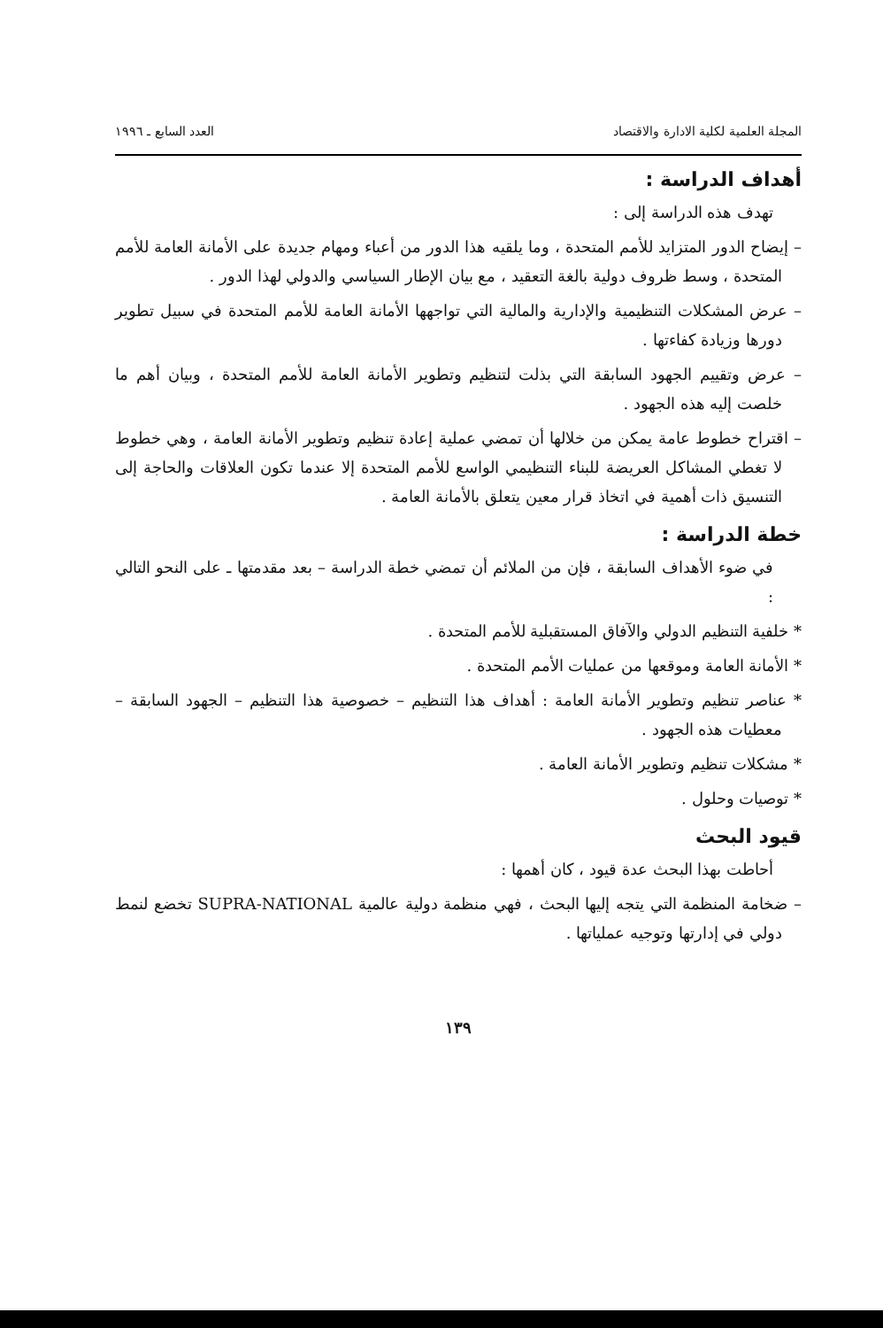المجلة العلمية لكلية الادارة والاقتصاد العدد السابع ـ ١٩٩٦
أهداف الدراسة :
تهدف هذه الدراسة إلى :
– إيضاح الدور المتزايد للأمم المتحدة ، وما يلقيه هذا الدور من أعباء ومهام جديدة على الأمانة العامة للأمم المتحدة ، وسط ظروف دولية بالغة التعقيد ، مع بيان الإطار السياسي والدولي لهذا الدور .
– عرض المشكلات التنظيمية والإدارية والمالية التي تواجهها الأمانة العامة للأمم المتحدة في سبيل تطوير دورها وزيادة كفاءتها .
– عرض وتقييم الجهود السابقة التي بذلت لتنظيم وتطوير الأمانة العامة للأمم المتحدة ، وبيان أهم ما خلصت إليه هذه الجهود .
– اقتراح خطوط عامة يمكن من خلالها أن تمضي عملية إعادة تنظيم وتطوير الأمانة العامة ، وهي خطوط لا تغطي المشاكل العريضة للبناء التنظيمي الواسع للأمم المتحدة إلا عندما تكون العلاقات والحاجة إلى التنسيق ذات أهمية في اتخاذ قرار معين يتعلق بالأمانة العامة .
خطة الدراسة :
في ضوء الأهداف السابقة ، فإن من الملائم أن تمضي خطة الدراسة – بعد مقدمتها ـ على النحو التالي :
* خلفية التنظيم الدولي والآفاق المستقبلية للأمم المتحدة .
* الأمانة العامة وموقعها من عمليات الأمم المتحدة .
* عناصر تنظيم وتطوير الأمانة العامة : أهداف هذا التنظيم – خصوصية هذا التنظيم – الجهود السابقة – معطيات هذه الجهود .
* مشكلات تنظيم وتطوير الأمانة العامة .
* توصيات وحلول .
قيود البحث
أحاطت بهذا البحث عدة قيود ، كان أهمها :
– ضخامة المنظمة التي يتجه إليها البحث ، فهي منظمة دولية عالمية SUPRA-NATIONAL تخضع لنمط دولي في إدارتها وتوجيه عملياتها .
١٣٩